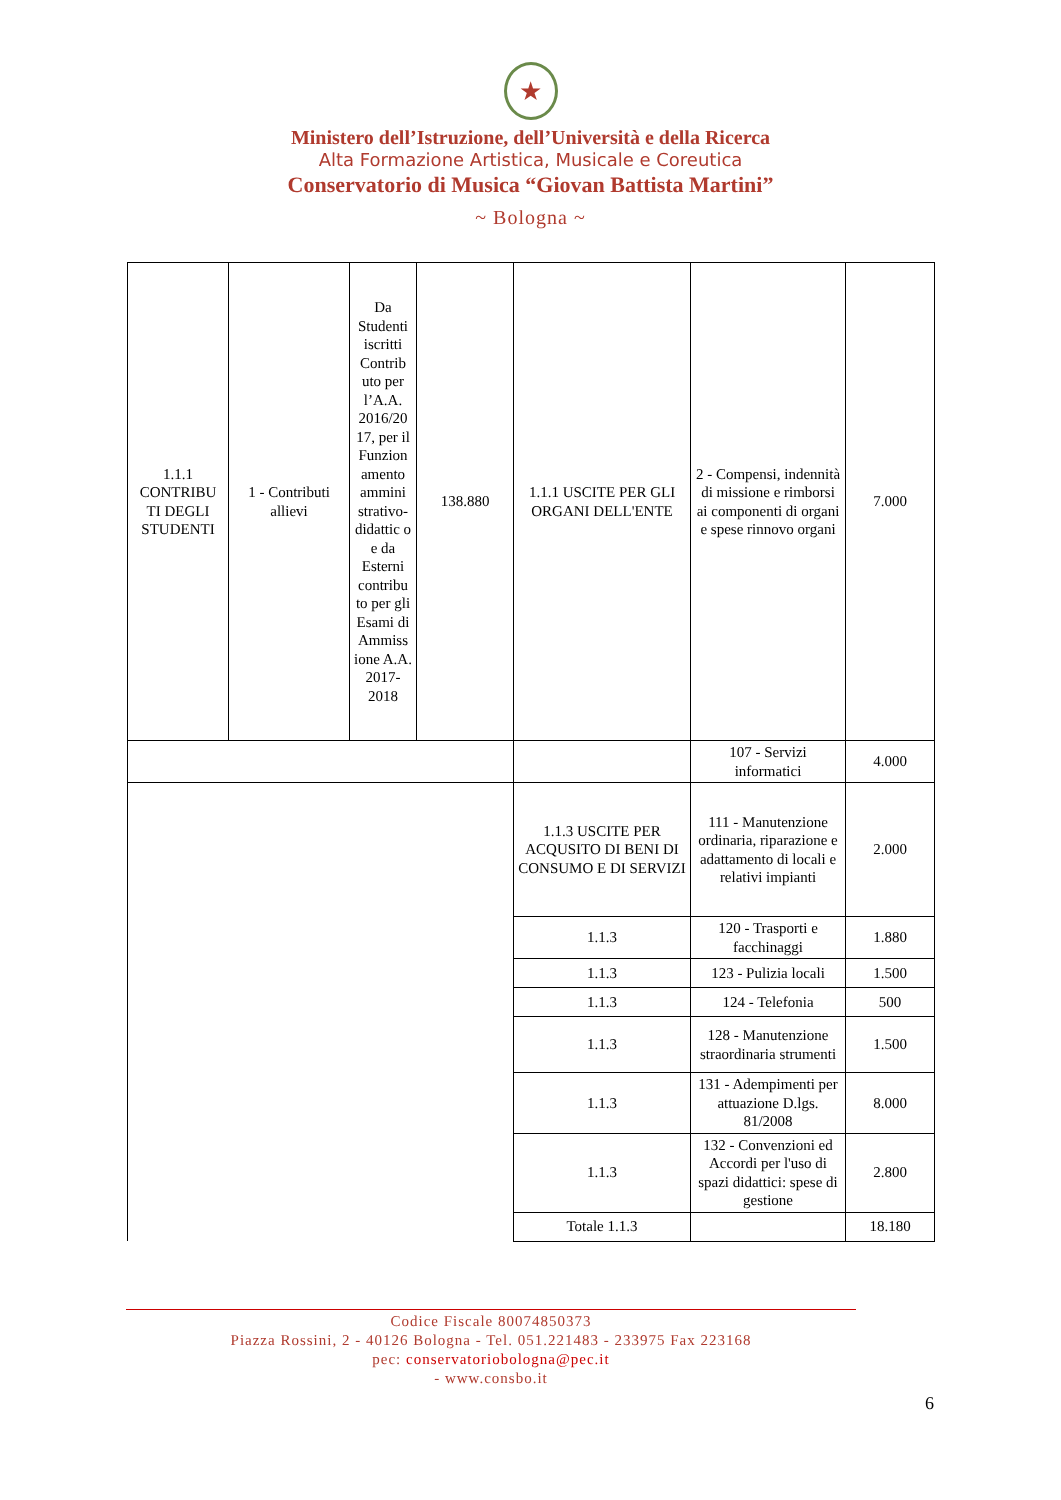★
Ministero dell’Istruzione, dell’Università e della Ricerca
Alta Formazione Artistica, Musicale e Coreutica
Conservatorio di Musica “Giovan Battista Martini”
~ Bologna ~
| 1.1.1 CONTRIBU TI DEGLI STUDENTI | 1 - Contributi allievi | Da Studenti iscritti Contrib uto per l’A.A. 2016/20 17, per il Funzion amento ammini strativo-didattic o e da Esterni contribu to per gli Esami di Ammiss ione A.A. 2017-2018 | 138.880 | 1.1.1 USCITE PER GLI ORGANI DELL'ENTE | 2 - Compensi, indennità di missione e rimborsi ai componenti di organi e spese rinnovo organi | 7.000 |
| | | | | | 107 - Servizi informatici | 4.000 |
| | | | | 1.1.3 USCITE PER ACQUSITO DI BENI DI CONSUMO E DI SERVIZI | 111 - Manutenzione ordinaria, riparazione e adattamento di locali e relativi impianti | 2.000 |
| | | | | 1.1.3 | 120 - Trasporti e facchinaggi | 1.880 |
| | | | | 1.1.3 | 123 - Pulizia locali | 1.500 |
| | | | | 1.1.3 | 124 - Telefonia | 500 |
| | | | | 1.1.3 | 128 - Manutenzione straordinaria strumenti | 1.500 |
| | | | | 1.1.3 | 131 - Adempimenti per attuazione D.lgs. 81/2008 | 8.000 |
| | | | | 1.1.3 | 132 - Convenzioni ed Accordi per l'uso di spazi didattici: spese di gestione | 2.800 |
| | | | | Totale 1.1.3 | | 18.180 |
Codice Fiscale 80074850373
Piazza Rossini, 2 - 40126 Bologna - Tel. 051.221483 - 233975 Fax 223168
pec: conservatoriobologna@pec.it
- www.consbo.it
6